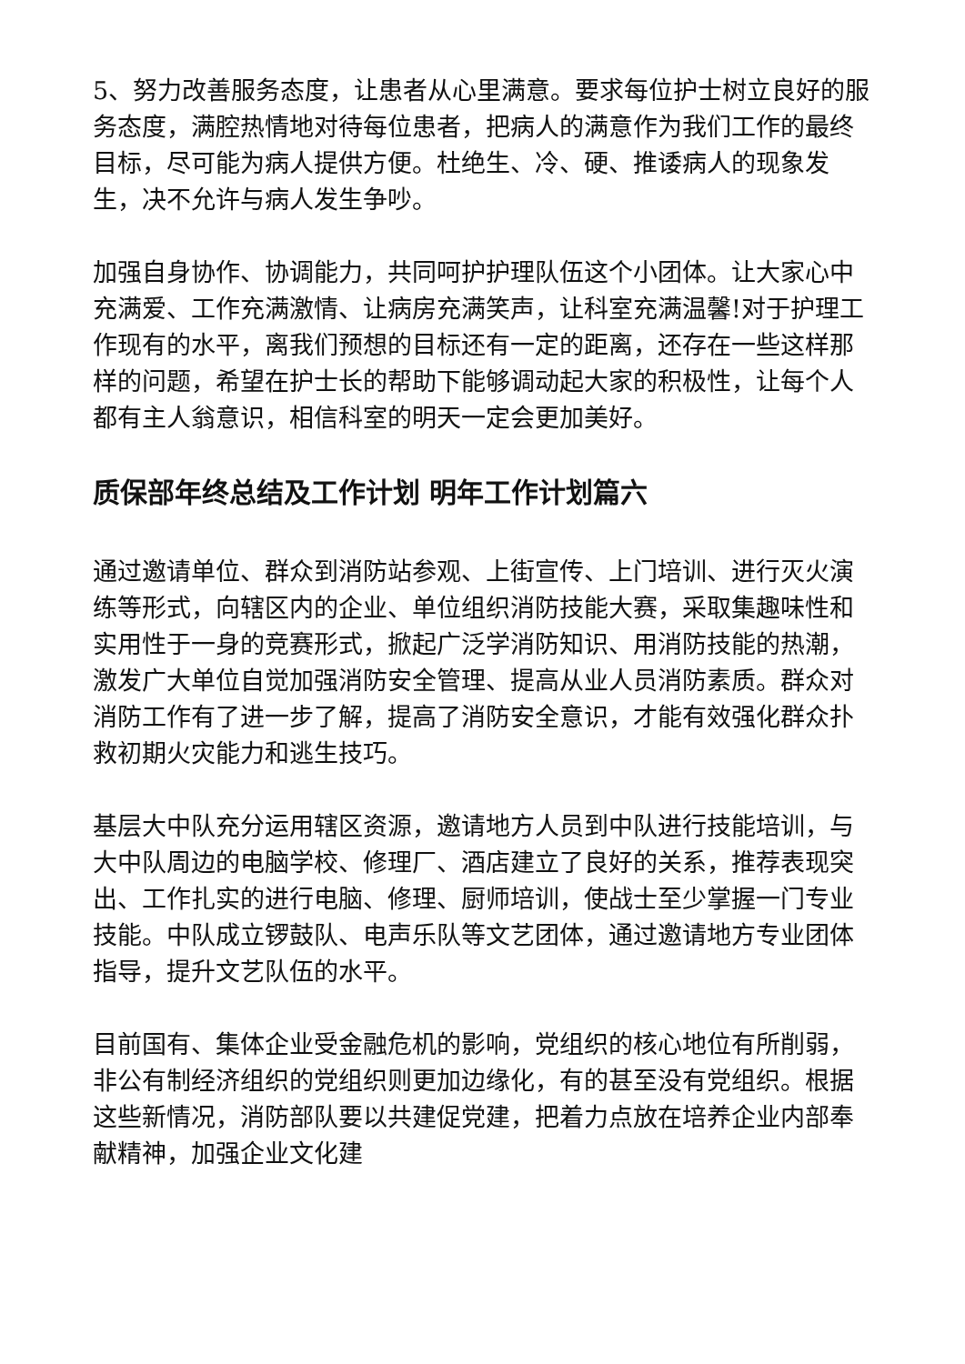5、努力改善服务态度，让患者从心里满意。要求每位护士树立良好的服务态度，满腔热情地对待每位患者，把病人的满意作为我们工作的最终目标，尽可能为病人提供方便。杜绝生、冷、硬、推诿病人的现象发生，决不允许与病人发生争吵。
加强自身协作、协调能力，共同呵护护理队伍这个小团体。让大家心中充满爱、工作充满激情、让病房充满笑声，让科室充满温馨!对于护理工作现有的水平，离我们预想的目标还有一定的距离，还存在一些这样那样的问题，希望在护士长的帮助下能够调动起大家的积极性，让每个人都有主人翁意识，相信科室的明天一定会更加美好。
质保部年终总结及工作计划 明年工作计划篇六
通过邀请单位、群众到消防站参观、上街宣传、上门培训、进行灭火演练等形式，向辖区内的企业、单位组织消防技能大赛，采取集趣味性和实用性于一身的竞赛形式，掀起广泛学消防知识、用消防技能的热潮，激发广大单位自觉加强消防安全管理、提高从业人员消防素质。群众对消防工作有了进一步了解，提高了消防安全意识，才能有效强化群众扑救初期火灾能力和逃生技巧。
基层大中队充分运用辖区资源，邀请地方人员到中队进行技能培训，与大中队周边的电脑学校、修理厂、酒店建立了良好的关系，推荐表现突出、工作扎实的进行电脑、修理、厨师培训，使战士至少掌握一门专业技能。中队成立锣鼓队、电声乐队等文艺团体，通过邀请地方专业团体指导，提升文艺队伍的水平。
目前国有、集体企业受金融危机的影响，党组织的核心地位有所削弱，非公有制经济组织的党组织则更加边缘化，有的甚至没有党组织。根据这些新情况，消防部队要以共建促党建，把着力点放在培养企业内部奉献精神，加强企业文化建